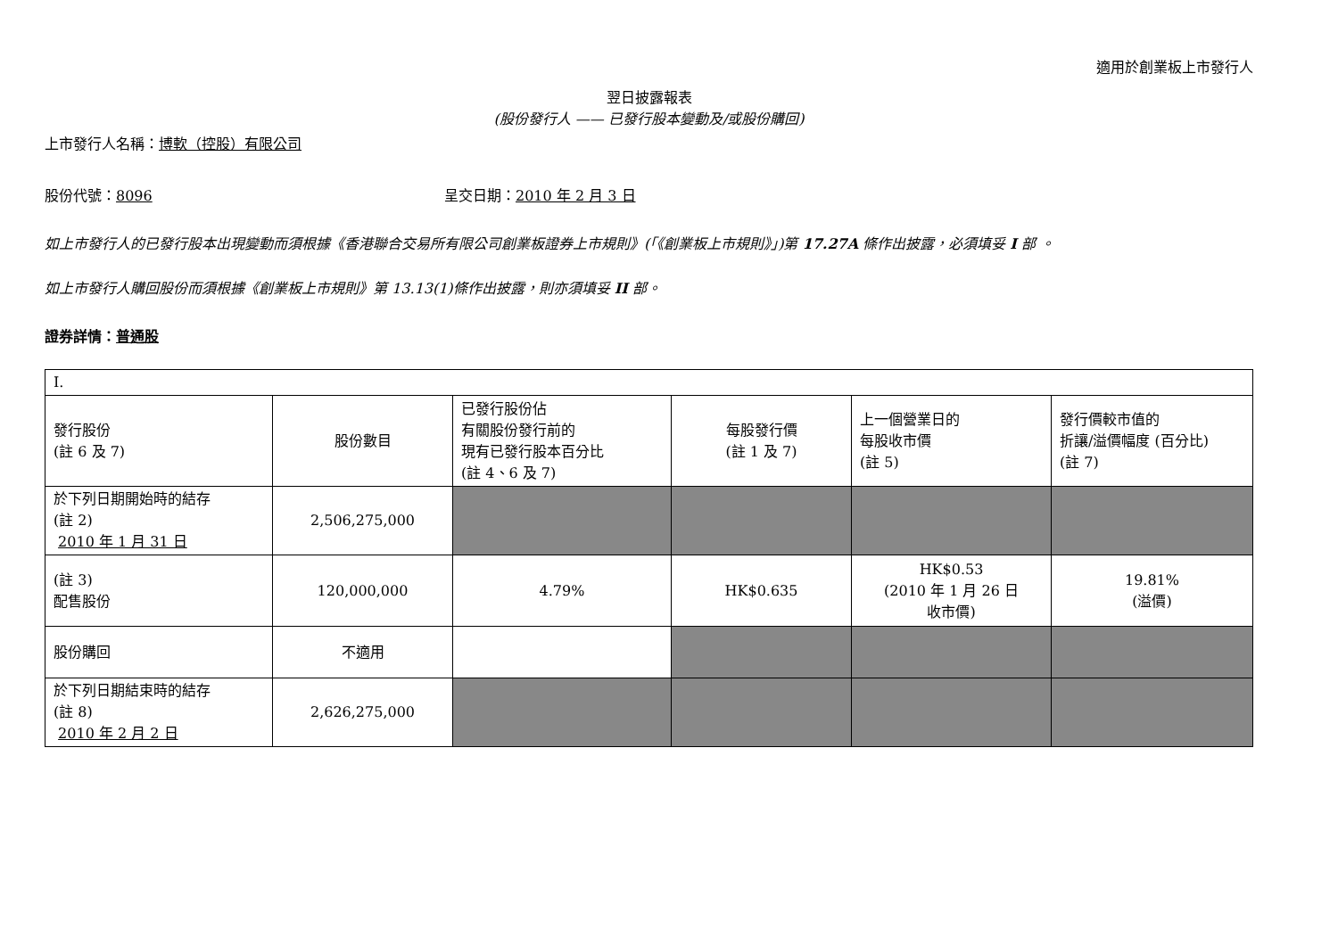適用於創業板上市發行人
翌日披露報表
(股份發行人 —— 已發行股本變動及/或股份購回)
上市發行人名稱：博軟（控股）有限公司
股份代號：8096 呈交日期：2010 年 2 月 3 日
如上市發行人的已發行股本出現變動而須根據《香港聯合交易所有限公司創業板證券上市規則》(「《創業板上市規則》」)第 17.27A 條作出披露，必須填妥 I 部 。
如上市發行人購回股份而須根據《創業板上市規則》第 13.13(1)條作出披露，則亦須填妥 II 部。
證券詳情：普通股
| I. | | | | | |
| 發行股份 (註 6 及 7) | 股份數目 | 已發行股份佔 有關股份發行前的 現有已發行股本百分比 (註 4、6 及 7) | 每股發行價 (註 1 及 7) | 上一個營業日的 每股收市價 (註 5) | 發行價較市值的 折讓/溢價幅度 (百分比) (註 7) |
| 於下列日期開始時的結存 (註 2) 2010 年 1 月 31 日 | 2,506,275,000 | | | | |
| (註 3) 配售股份 | 120,000,000 | 4.79% | HK$0.635 | HK$0.53 (2010 年 1 月 26 日 收市價) | 19.81% (溢價) |
| 股份購回 | 不適用 | | | | |
| 於下列日期結束時的結存 (註 8) 2010 年 2 月 2 日 | 2,626,275,000 | | | | |